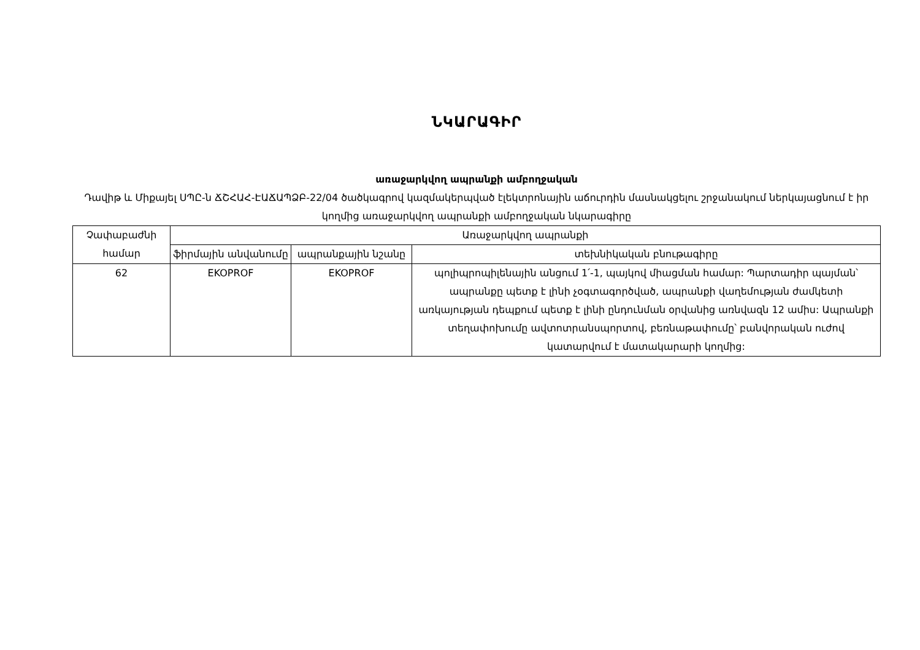ՆԿԱՐԱԳԻՐ
առաջարկվող ապրանքի ամբողջական
Դավիթ և Միքայել ՍՊԸ-ն ՃՇՀԱՀ-ԷԱՃԱՊՁԲ-22/04 ծածկագրով կազմակերպված էլեկտրոնային աճուրդին մասնակցելու շրջանակում ներկայացնում է իր կողմից առաջարկվող ապրանքի ամբողջական նկարագիրը
| Չափաբաժնի համար | Առաջարկվող ապրանքի | | |
| --- | --- | --- | --- |
| | ֆիրմային անվանումը | ապրանքային նշանը | տեխնիկական բնութագիրը |
| 62 | EKOPROF | EKOPROF | պոլիպրոպիլենային անցում 1՛-1, պայկով միացման համար: Պարտադիր պայման՝ ապրանքը պետք է լինի չօգտագործված, ապրանքի վաղեմության ժամկետի առկայության դեպքում պետք է լինի ընդունման օրվանից առնվազն 12 ամիս: Ապրանքի տեղափոխումը ավտոտրանսպորտով, բեռնաթափումը՝ բանվորական ուժով կատարվում է մատակարարի կողմից: |